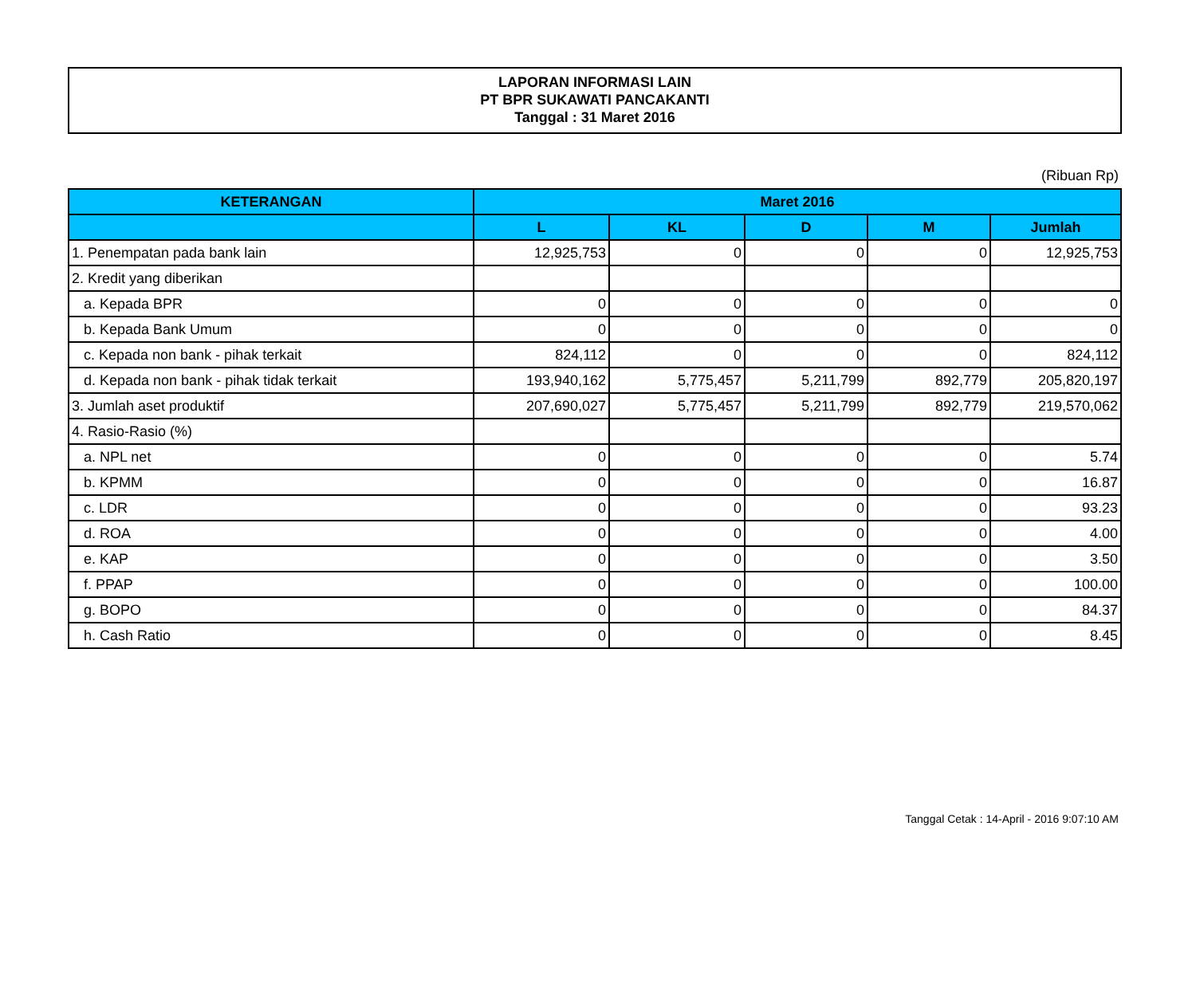LAPORAN INFORMASI LAIN
PT BPR SUKAWATI PANCAKANTI
Tanggal : 31 Maret 2016
(Ribuan Rp)
| KETERANGAN | Maret 2016 | | | | |
| --- | --- | --- | --- | --- | --- |
| | L | KL | D | M | Jumlah |
| 1. Penempatan pada bank lain | 12,925,753 | 0 | 0 | 0 | 12,925,753 |
| 2. Kredit yang diberikan | | | | | |
| a. Kepada BPR | 0 | 0 | 0 | 0 | 0 |
| b. Kepada Bank Umum | 0 | 0 | 0 | 0 | 0 |
| c. Kepada non bank - pihak terkait | 824,112 | 0 | 0 | 0 | 824,112 |
| d. Kepada non bank - pihak tidak terkait | 193,940,162 | 5,775,457 | 5,211,799 | 892,779 | 205,820,197 |
| 3. Jumlah aset produktif | 207,690,027 | 5,775,457 | 5,211,799 | 892,779 | 219,570,062 |
| 4. Rasio-Rasio (%) | | | | | |
| a. NPL net | 0 | 0 | 0 | 0 | 5.74 |
| b. KPMM | 0 | 0 | 0 | 0 | 16.87 |
| c. LDR | 0 | 0 | 0 | 0 | 93.23 |
| d. ROA | 0 | 0 | 0 | 0 | 4.00 |
| e. KAP | 0 | 0 | 0 | 0 | 3.50 |
| f. PPAP | 0 | 0 | 0 | 0 | 100.00 |
| g. BOPO | 0 | 0 | 0 | 0 | 84.37 |
| h. Cash Ratio | 0 | 0 | 0 | 0 | 8.45 |
Tanggal Cetak : 14-April - 2016 9:07:10 AM